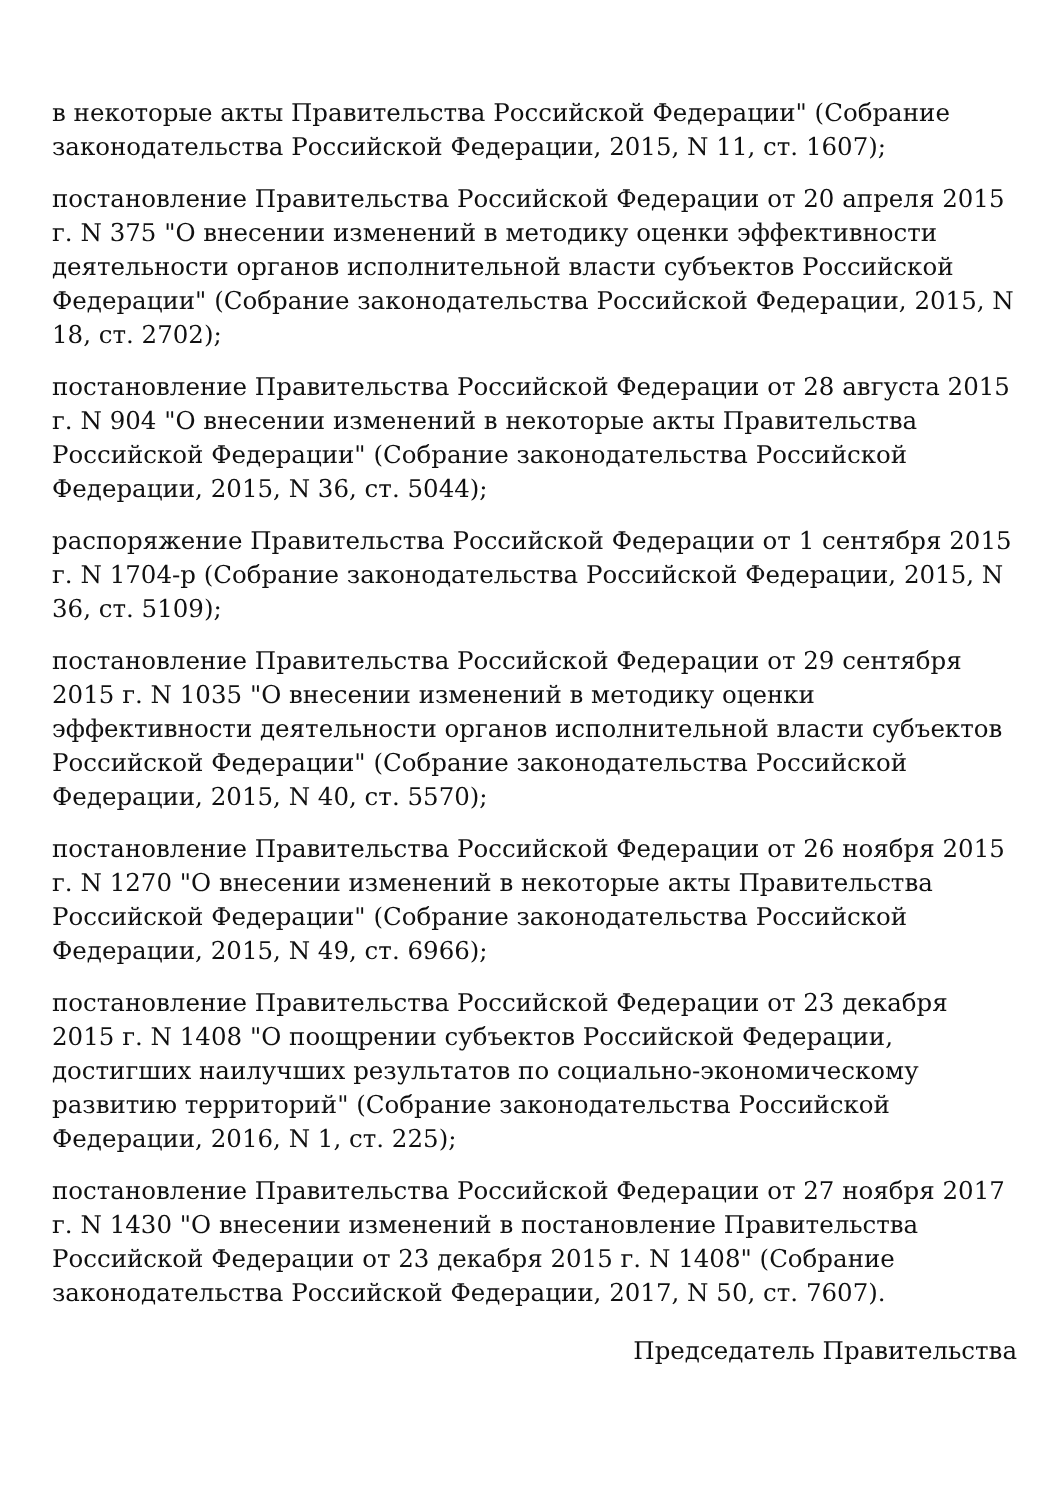в некоторые акты Правительства Российской Федерации" (Собрание законодательства Российской Федерации, 2015, N 11, ст. 1607);
постановление Правительства Российской Федерации от 20 апреля 2015 г. N 375 "О внесении изменений в методику оценки эффективности деятельности органов исполнительной власти субъектов Российской Федерации" (Собрание законодательства Российской Федерации, 2015, N 18, ст. 2702);
постановление Правительства Российской Федерации от 28 августа 2015 г. N 904 "О внесении изменений в некоторые акты Правительства Российской Федерации" (Собрание законодательства Российской Федерации, 2015, N 36, ст. 5044);
распоряжение Правительства Российской Федерации от 1 сентября 2015 г. N 1704-р (Собрание законодательства Российской Федерации, 2015, N 36, ст. 5109);
постановление Правительства Российской Федерации от 29 сентября 2015 г. N 1035 "О внесении изменений в методику оценки эффективности деятельности органов исполнительной власти субъектов Российской Федерации" (Собрание законодательства Российской Федерации, 2015, N 40, ст. 5570);
постановление Правительства Российской Федерации от 26 ноября 2015 г. N 1270 "О внесении изменений в некоторые акты Правительства Российской Федерации" (Собрание законодательства Российской Федерации, 2015, N 49, ст. 6966);
постановление Правительства Российской Федерации от 23 декабря 2015 г. N 1408 "О поощрении субъектов Российской Федерации, достигших наилучших результатов по социально-экономическому развитию территорий" (Собрание законодательства Российской Федерации, 2016, N 1, ст. 225);
постановление Правительства Российской Федерации от 27 ноября 2017 г. N 1430 "О внесении изменений в постановление Правительства Российской Федерации от 23 декабря 2015 г. N 1408" (Собрание законодательства Российской Федерации, 2017, N 50, ст. 7607).
Председатель Правительства